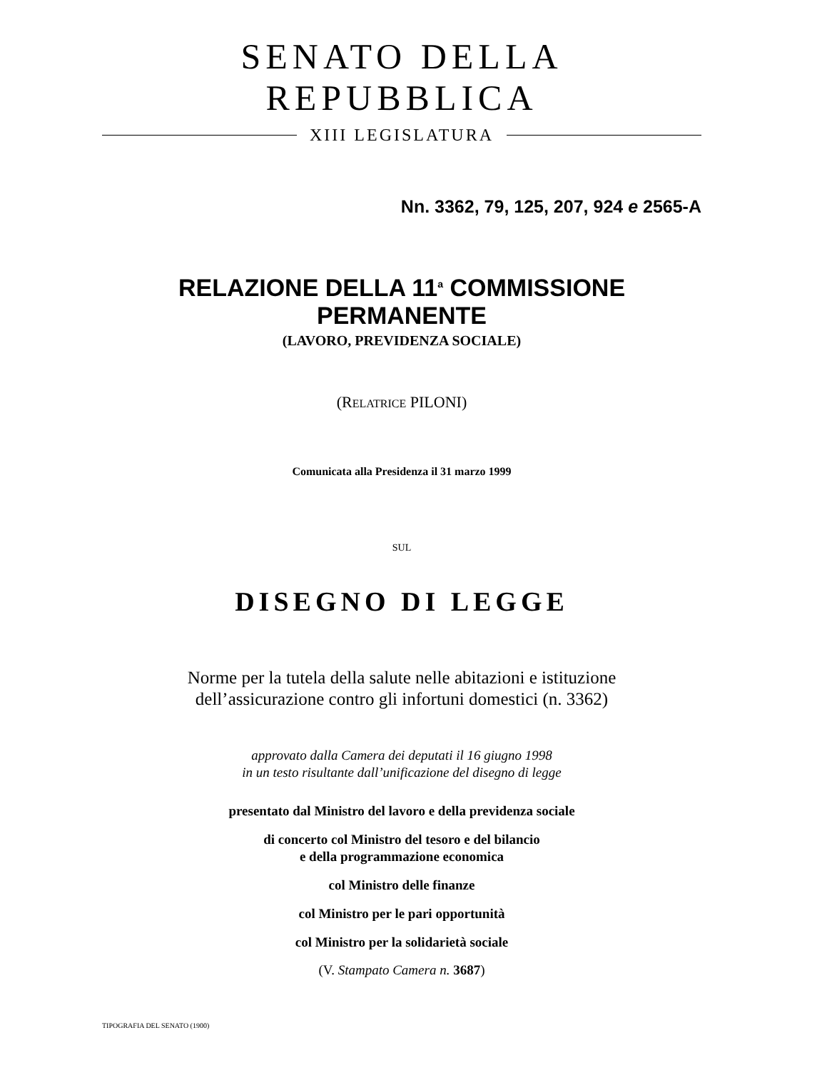SENATO DELLA REPUBBLICA
XIII LEGISLATURA
Nn. 3362, 79, 125, 207, 924 e 2565-A
RELAZIONE DELLA 11<sup>a</sup> COMMISSIONE PERMANENTE
(LAVORO, PREVIDENZA SOCIALE)
(RELATRICE PILONI)
Comunicata alla Presidenza il 31 marzo 1999
SUL
DISEGNO DI LEGGE
Norme per la tutela della salute nelle abitazioni e istituzione
dell’assicurazione contro gli infortuni domestici (n. 3362)
approvato dalla Camera dei deputati il 16 giugno 1998
in un testo risultante dall’unificazione del disegno di legge
presentato dal Ministro del lavoro e della previdenza sociale
di concerto col Ministro del tesoro e del bilancio
e della programmazione economica
col Ministro delle finanze
col Ministro per le pari opportunità
col Ministro per la solidarietà sociale
(V. Stampato Camera n. 3687)
TIPOGRAFIA DEL SENATO (1900)